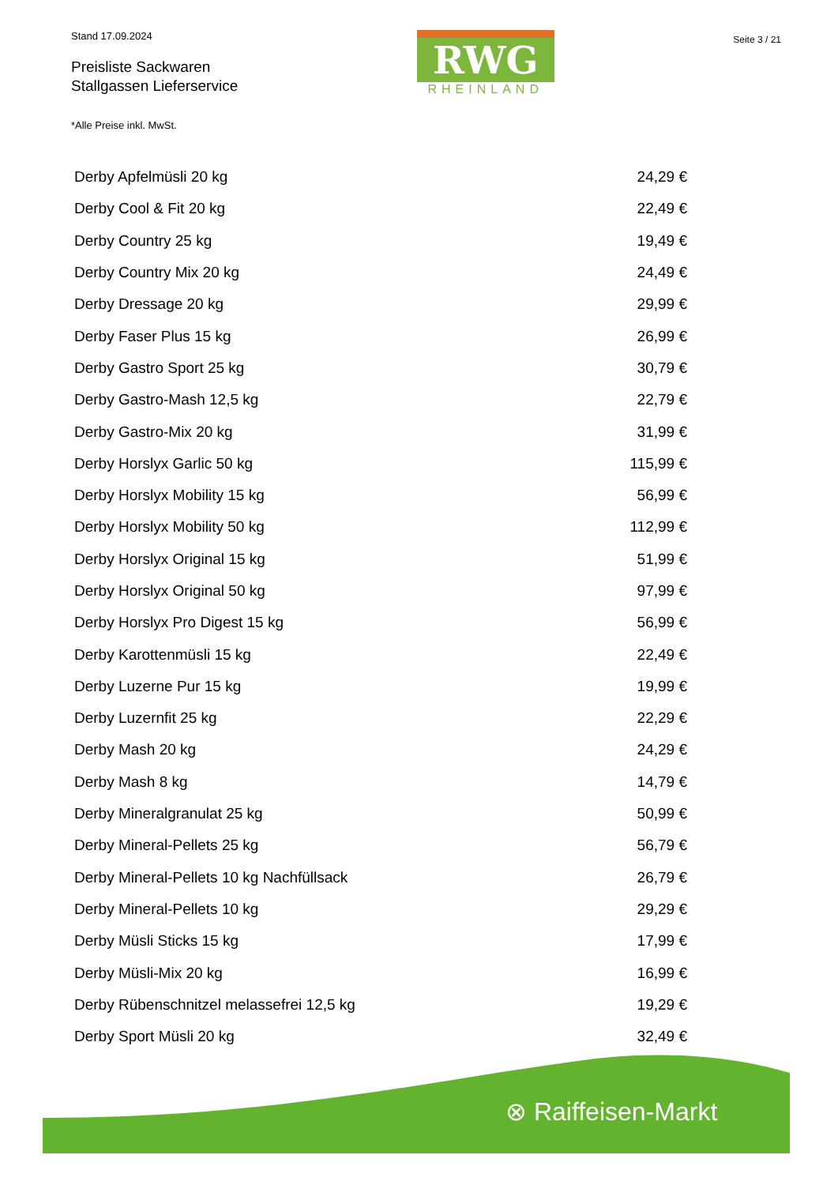Stand 17.09.2024
Preisliste Sackwaren
Stallgassen Lieferservice
*Alle Preise inkl. MwSt.
RWG
RHEINLAND
Seite 3 / 21
| Derby Apfelmüsli 20 kg | 24,29 € |
| Derby Cool & Fit 20 kg | 22,49 € |
| Derby Country 25 kg | 19,49 € |
| Derby Country Mix 20 kg | 24,49 € |
| Derby Dressage 20 kg | 29,99 € |
| Derby Faser Plus 15 kg | 26,99 € |
| Derby Gastro Sport 25 kg | 30,79 € |
| Derby Gastro-Mash 12,5 kg | 22,79 € |
| Derby Gastro-Mix 20 kg | 31,99 € |
| Derby Horslyx Garlic 50 kg | 115,99 € |
| Derby Horslyx Mobility 15 kg | 56,99 € |
| Derby Horslyx Mobility 50 kg | 112,99 € |
| Derby Horslyx Original 15 kg | 51,99 € |
| Derby Horslyx Original 50 kg | 97,99 € |
| Derby Horslyx Pro Digest 15 kg | 56,99 € |
| Derby Karottenmüsli 15 kg | 22,49 € |
| Derby Luzerne Pur 15 kg | 19,99 € |
| Derby Luzernfit 25 kg | 22,29 € |
| Derby Mash 20 kg | 24,29 € |
| Derby Mash 8 kg | 14,79 € |
| Derby Mineralgranulat 25 kg | 50,99 € |
| Derby Mineral-Pellets 25 kg | 56,79 € |
| Derby Mineral-Pellets 10 kg Nachfüllsack | 26,79 € |
| Derby Mineral-Pellets 10 kg | 29,29 € |
| Derby Müsli Sticks 15 kg | 17,99 € |
| Derby Müsli-Mix 20 kg | 16,99 € |
| Derby Rübenschnitzel melassefrei 12,5 kg | 19,29 € |
| Derby Sport Müsli 20 kg | 32,49 € |
⊗ Raiffeisen-Markt